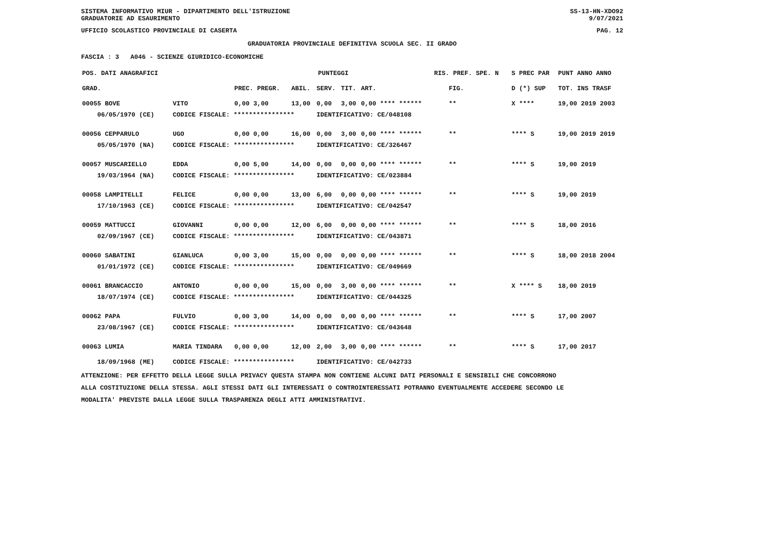SISTEMA INFORMATIVO MIUR - DIPARTIMENTO DELL'ISTRUZIONE SS-13-HN-XDO92
GRADUATORIE AD ESAURIMENTO 9/07/2021
UFFICIO SCOLASTICO PROVINCIALE DI CASERTA PAG. 12
GRADUATORIA PROVINCIALE DEFINITIVA SCUOLA SEC. II GRADO
FASCIA : 3 A046 - SCIENZE GIURIDICO-ECONOMICHE
| POS. DATI ANAGRAFICI | | PUNTEGGI | | | | | RIS. PREF. SPE. N | | | S PREC PAR | PUNT ANNO ANNO |
| --- | --- | --- | --- | --- | --- | --- | --- | --- | --- | --- | --- |
| GRAD. | | PREC. PREGR. | ABIL. | SERV. | TIT. | ART. | | | FIG. | D (*) SUP | TOT. INS TRASF |
| 00055 BOVE | VITO | 0,00 3,00 | 13,00 | 0,00 | 3,00 | 0,00 **** ****** | | | ** | X **** | 19,00 2019 2003 |
| 06/05/1970 (CE) | CODICE FISCALE: **************** | | | IDENTIFICATIVO: CE/048108 | | | | | | | |
| 00056 CEPPARULO | UGO | 0,00 0,00 | 16,00 | 0,00 | 3,00 | 0,00 **** ****** | | | ** | **** S | 19,00 2019 2019 |
| 05/05/1970 (NA) | CODICE FISCALE: **************** | | | IDENTIFICATIVO: CE/326467 | | | | | | | |
| 00057 MUSCARIELLO | EDDA | 0,00 5,00 | 14,00 | 0,00 | 0,00 | 0,00 **** ****** | | | ** | **** S | 19,00 2019 |
| 19/03/1964 (NA) | CODICE FISCALE: **************** | | | IDENTIFICATIVO: CE/023884 | | | | | | | |
| 00058 LAMPITELLI | FELICE | 0,00 0,00 | 13,00 | 6,00 | 0,00 | 0,00 **** ****** | | | ** | **** S | 19,00 2019 |
| 17/10/1963 (CE) | CODICE FISCALE: **************** | | | IDENTIFICATIVO: CE/042547 | | | | | | | |
| 00059 MATTUCCI | GIOVANNI | 0,00 0,00 | 12,00 | 6,00 | 0,00 | 0,00 **** ****** | | | ** | **** S | 18,00 2016 |
| 02/09/1967 (CE) | CODICE FISCALE: **************** | | | IDENTIFICATIVO: CE/043871 | | | | | | | |
| 00060 SABATINI | GIANLUCA | 0,00 3,00 | 15,00 | 0,00 | 0,00 | 0,00 **** ****** | | | ** | **** S | 18,00 2018 2004 |
| 01/01/1972 (CE) | CODICE FISCALE: **************** | | | IDENTIFICATIVO: CE/049669 | | | | | | | |
| 00061 BRANCACCIO | ANTONIO | 0,00 0,00 | 15,00 | 0,00 | 3,00 | 0,00 **** ****** | | | ** | X **** S | 18,00 2019 |
| 18/07/1974 (CE) | CODICE FISCALE: **************** | | | IDENTIFICATIVO: CE/044325 | | | | | | | |
| 00062 PAPA | FULVIO | 0,00 3,00 | 14,00 | 0,00 | 0,00 | 0,00 **** ****** | | | ** | **** S | 17,00 2007 |
| 23/08/1967 (CE) | CODICE FISCALE: **************** | | | IDENTIFICATIVO: CE/043648 | | | | | | | |
| 00063 LUMIA | MARIA TINDARA | 0,00 0,00 | 12,00 | 2,00 | 3,00 | 0,00 **** ****** | | | ** | **** S | 17,00 2017 |
| 18/09/1968 (ME) | CODICE FISCALE: **************** | | | IDENTIFICATIVO: CE/042733 | | | | | | | |
ATTENZIONE: PER EFFETTO DELLA LEGGE SULLA PRIVACY QUESTA STAMPA NON CONTIENE ALCUNI DATI PERSONALI E SENSIBILI CHE CONCORRONO
ALLA COSTITUZIONE DELLA STESSA. AGLI STESSI DATI GLI INTERESSATI O CONTROINTERESSATI POTRANNO EVENTUALMENTE ACCEDERE SECONDO LE
MODALITA' PREVISTE DALLA LEGGE SULLA TRASPARENZA DEGLI ATTI AMMINISTRATIVI.